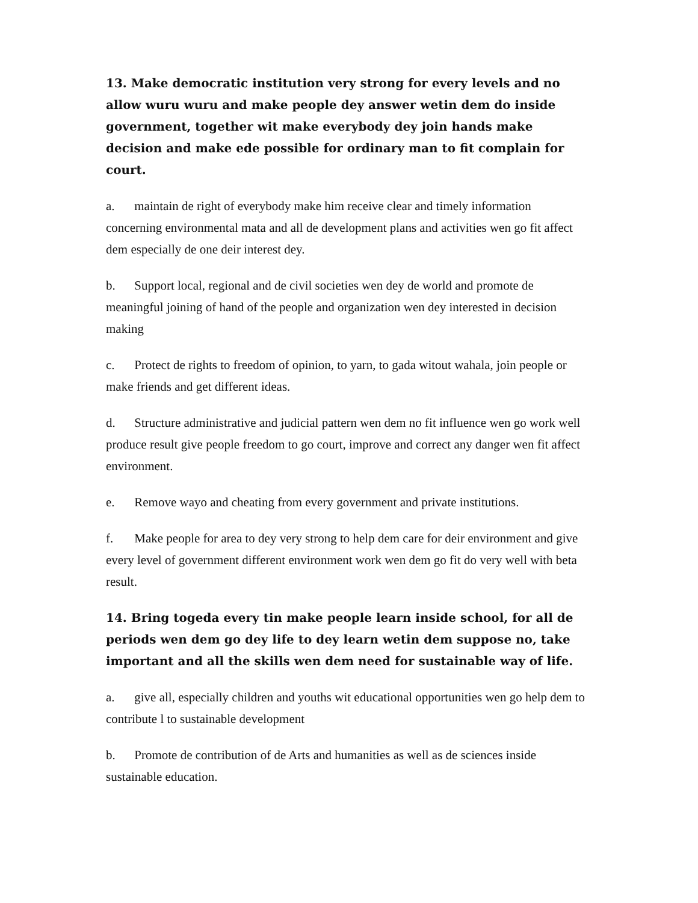13. Make democratic institution very strong for every levels and no allow wuru wuru and make people dey answer wetin dem do inside government, together wit make everybody dey join hands make decision and make ede possible for ordinary man to fit complain for court.
a. maintain de right of everybody make him receive clear and timely information concerning environmental mata and all de development plans and activities wen go fit affect dem especially de one deir interest dey.
b. Support local, regional and de civil societies wen dey de world and promote de meaningful joining of hand of the people and organization wen dey interested in decision making
c. Protect de rights to freedom of opinion, to yarn, to gada witout wahala, join people or make friends and get different ideas.
d. Structure administrative and judicial pattern wen dem no fit influence wen go work well produce result give people freedom to go court, improve and correct any danger wen fit affect environment.
e. Remove wayo and cheating from every government and private institutions.
f. Make people for area to dey very strong to help dem care for deir environment and give every level of government different environment work wen dem go fit do very well with beta result.
14. Bring togeda every tin make people learn inside school, for all de periods wen dem go dey life to dey learn wetin dem suppose no, take important and all the skills wen dem need for sustainable way of life.
a. give all, especially children and youths wit educational opportunities wen go help dem to contribute l to sustainable development
b. Promote de contribution of de Arts and humanities as well as de sciences inside sustainable education.